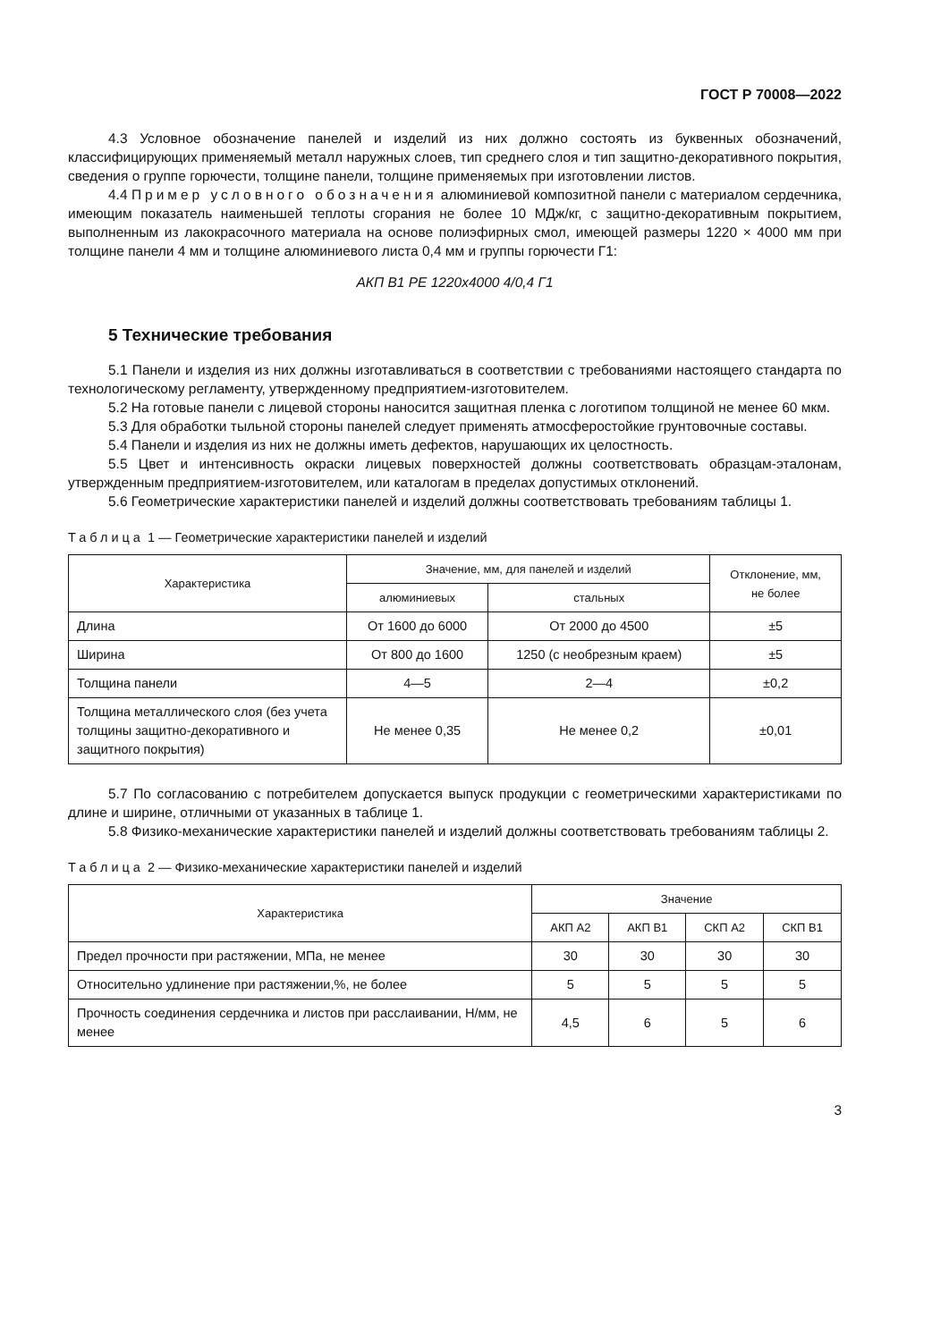ГОСТ Р 70008—2022
4.3 Условное обозначение панелей и изделий из них должно состоять из буквенных обозначений, классифицирующих применяемый металл наружных слоев, тип среднего слоя и тип защитно-декоративного покрытия, сведения о группе горючести, толщине панели, толщине применяемых при изготовлении листов.
4.4 Пример условного обозначения алюминиевой композитной панели с материалом сердечника, имеющим показатель наименьшей теплоты сгорания не более 10 МДж/кг, с защитно-декоративным покрытием, выполненным из лакокрасочного материала на основе полиэфирных смол, имеющей размеры 1220 × 4000 мм при толщине панели 4 мм и толщине алюминиевого листа 0,4 мм и группы горючести Г1:
АКП В1 PE 1220х4000 4/0,4 Г1
5 Технические требования
5.1 Панели и изделия из них должны изготавливаться в соответствии с требованиями настоящего стандарта по технологическому регламенту, утвержденному предприятием-изготовителем.
5.2 На готовые панели с лицевой стороны наносится защитная пленка с логотипом толщиной не менее 60 мкм.
5.3 Для обработки тыльной стороны панелей следует применять атмосферостойкие грунтовочные составы.
5.4 Панели и изделия из них не должны иметь дефектов, нарушающих их целостность.
5.5 Цвет и интенсивность окраски лицевых поверхностей должны соответствовать образцам-эталонам, утвержденным предприятием-изготовителем, или каталогам в пределах допустимых отклонений.
5.6 Геометрические характеристики панелей и изделий должны соответствовать требованиям таблицы 1.
Таблица 1 — Геометрические характеристики панелей и изделий
| Характеристика | Значение, мм, для панелей и изделий | | Отклонение, мм, не более |
| --- | --- | --- | --- |
| | алюминиевых | стальных | |
| Длина | От 1600 до 6000 | От 2000 до 4500 | ±5 |
| Ширина | От 800 до 1600 | 1250 (с необрезным краем) | ±5 |
| Толщина панели | 4—5 | 2—4 | ±0,2 |
| Толщина металлического слоя (без учета толщины защитно-декоративного и защитного покрытия) | Не менее 0,35 | Не менее 0,2 | ±0,01 |
5.7 По согласованию с потребителем допускается выпуск продукции с геометрическими характеристиками по длине и ширине, отличными от указанных в таблице 1.
5.8 Физико-механические характеристики панелей и изделий должны соответствовать требованиям таблицы 2.
Таблица 2 — Физико-механические характеристики панелей и изделий
| Характеристика | Значение | | | |
| --- | --- | --- | --- | --- |
| | АКП А2 | АКП В1 | СКП А2 | СКП В1 |
| Предел прочности при растяжении, МПа, не менее | 30 | 30 | 30 | 30 |
| Относительно удлинение при растяжении,%, не более | 5 | 5 | 5 | 5 |
| Прочность соединения сердечника и листов при расслаивании, Н/мм, не менее | 4,5 | 6 | 5 | 6 |
3